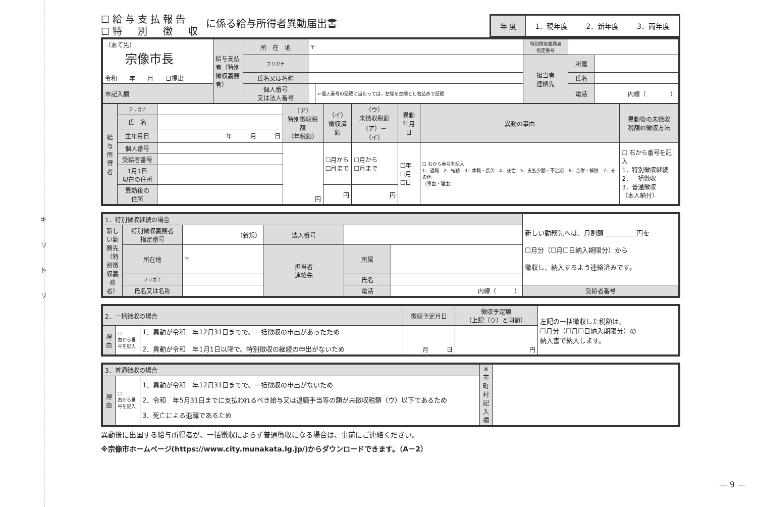キ
リ
ト
リ
— 9 —
☐給与支払報告
☐特　別　徴　収
に係る給与所得者異動届出書
年 度 1．現年度 2．新年度 3．両年度
| （あて先） 宗像市長 令和 年 月 日提出 | 給与支払者（特別徴収義務者） | 所 在 地 | 〒 | | 特別徴収義務者 指定番号 | | |
| | | フリガナ | | | 担当者 連絡先 | 所属 | |
| | | 氏名又は名称 | | | | 氏名 | |
| 市記入欄 | | 個人番号 又は法人番号 | | ←個人番号の記載に当たっては、左端を空欄とし右詰めで記載 | | 電話 | 内線（ ） |
| 給与所得者 | フリガナ | | （ア） 特別徴収税額 （年税額） | （イ） 徴収済額 | （ウ） 未徴収税額 （ア）－（イ） | 異動 年月日 | 異動の事由 | 異動後の未徴収 税額の徴収方法 |
| | 氏 名 | | | | | | | |
| | 生年月日 | 年 月 日 | | | | | | |
| | 個人番号 | | 円 | ☐月から ☐月まで | ☐月から ☐月まで | ☐年 ☐月 ☐日 | ☐ 右から番号を記入 1．退職 2．転勤 3．休職・長欠 4．死亡 5．支払少額・不定期 6．合併・解散 7．その他 （事由・理由） | ☐ 右から番号を記入 1．特別徴収継続 2．一括徴収 3．普通徴収 （本人納付） |
| | 受給者番号 | | | | | | | |
| | 1月1日 現在の住所 | | | | | | | |
| | 異動後の 住所 | | | 円 | 円 | | | |
| 1．特別徴収継続の場合 | | | | | | 新しい勤務先へは、月割額＿＿＿＿＿円を ☐月分（☐月☐日納入期限分）から 徴収し、納入するよう連絡済みです。 |
| 新しい勤務先（特別徴収義務者） | 特別徴収義務者 指定番号 | （新規） | 法人番号 | | | |
| | 所在地 | 〒 | 担当者 連絡先 | 所属 | | |
| | フリガナ | | | 氏名 | | |
| | 氏名又は名称 | | | 電話 | 内線（ ） | 受給者番号 |
| 2．一括徴収の場合 | | | 徴収予定月日 | 徴収予定額 （上記（ウ）と同額） | 左記の一括徴収した税額は、 ☐月分（☐月☐日納入期限分）の 納入書で納入します。 |
| 理由 | ☐ 右から番号を記入 | 1．異動が令和 年12月31日までで、一括徴収の申出があったため 2．異動が令和 年1月1日以降で、特別徴収の継続の申出がないため | 月 日 | 円 | |
| 3．普通徴収の場合 | | | ※市町村記入欄 | |
| 理由 | ☐ 右から番号を記入 | 1．異動が令和 年12月31日までで、一括徴収の申出がないため 2．令和 年5月31日までに支払われるべき給与又は退職手当等の額が未徴収税額（ウ）以下であるため 3．死亡による退職であるため | | |
異動後に出国する給与所得者が、一括徴収によらず普通徴収になる場合は、事前にご連絡ください。
※宗像市ホームページ(https://www.city.munakata.lg.jp/)からダウンロードできます。（A－2）